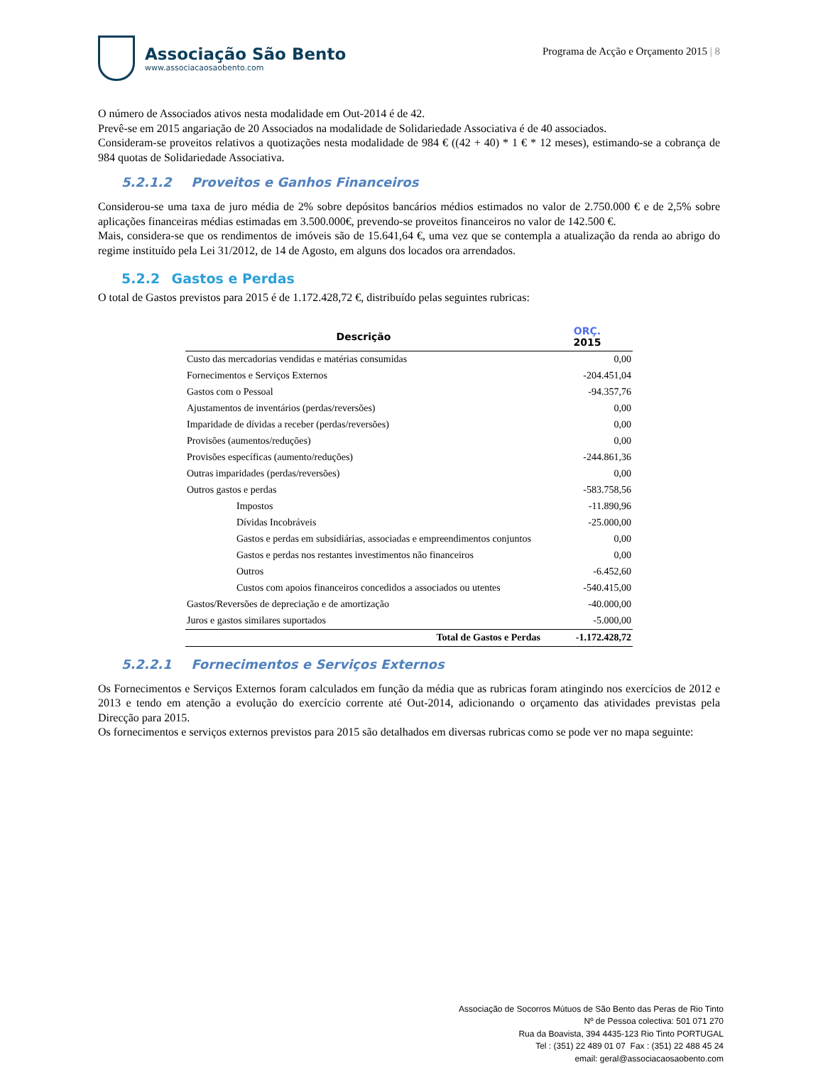Associação São Bento
www.associacaosaobento.com
Programa de Acção e Orçamento 2015 | 8
O número de Associados ativos nesta modalidade em Out-2014 é de 42.
Prevê-se em 2015 angariação de 20 Associados na modalidade de Solidariedade Associativa é de 40 associados.
Consideram-se proveitos relativos a quotizações nesta modalidade de 984 € ((42 + 40) * 1 € * 12 meses), estimando-se a cobrança de 984 quotas de Solidariedade Associativa.
5.2.1.2 Proveitos e Ganhos Financeiros
Considerou-se uma taxa de juro média de 2% sobre depósitos bancários médios estimados no valor de 2.750.000 € e de 2,5% sobre aplicações financeiras médias estimadas em 3.500.000€, prevendo-se proveitos financeiros no valor de 142.500 €.
Mais, considera-se que os rendimentos de imóveis são de 15.641,64 €, uma vez que se contempla a atualização da renda ao abrigo do regime instituído pela Lei 31/2012, de 14 de Agosto, em alguns dos locados ora arrendados.
5.2.2 Gastos e Perdas
O total de Gastos previstos para 2015 é de 1.172.428,72 €, distribuído pelas seguintes rubricas:
| Descrição | ORÇ. 2015 |
| --- | --- |
| Custo das mercadorias vendidas e matérias consumidas | 0,00 |
| Fornecimentos e Serviços Externos | -204.451,04 |
| Gastos com o Pessoal | -94.357,76 |
| Ajustamentos de inventários (perdas/reversões) | 0,00 |
| Imparidade de dívidas a receber (perdas/reversões) | 0,00 |
| Provisões (aumentos/reduções) | 0,00 |
| Provisões específicas (aumento/reduções) | -244.861,36 |
| Outras imparidades (perdas/reversões) | 0,00 |
| Outros gastos e perdas | -583.758,56 |
| Impostos | -11.890,96 |
| Dívidas Incobráveis | -25.000,00 |
| Gastos e perdas em subsidiárias, associadas e empreendimentos conjuntos | 0,00 |
| Gastos e perdas nos restantes investimentos não financeiros | 0,00 |
| Outros | -6.452,60 |
| Custos com apoios financeiros concedidos a associados ou utentes | -540.415,00 |
| Gastos/Reversões de depreciação e de amortização | -40.000,00 |
| Juros e gastos similares suportados | -5.000,00 |
| Total de Gastos e Perdas | -1.172.428,72 |
5.2.2.1 Fornecimentos e Serviços Externos
Os Fornecimentos e Serviços Externos foram calculados em função da média que as rubricas foram atingindo nos exercícios de 2012 e 2013 e tendo em atenção a evolução do exercício corrente até Out-2014, adicionando o orçamento das atividades previstas pela Direcção para 2015.
Os fornecimentos e serviços externos previstos para 2015 são detalhados em diversas rubricas como se pode ver no mapa seguinte:
Associação de Socorros Mútuos de São Bento das Peras de Rio Tinto
Nº de Pessoa colectiva: 501 071 270
Rua da Boavista, 394 4435-123 Rio Tinto PORTUGAL
Tel : (351) 22 489 01 07 Fax : (351) 22 488 45 24
email: geral@associacaosaobento.com